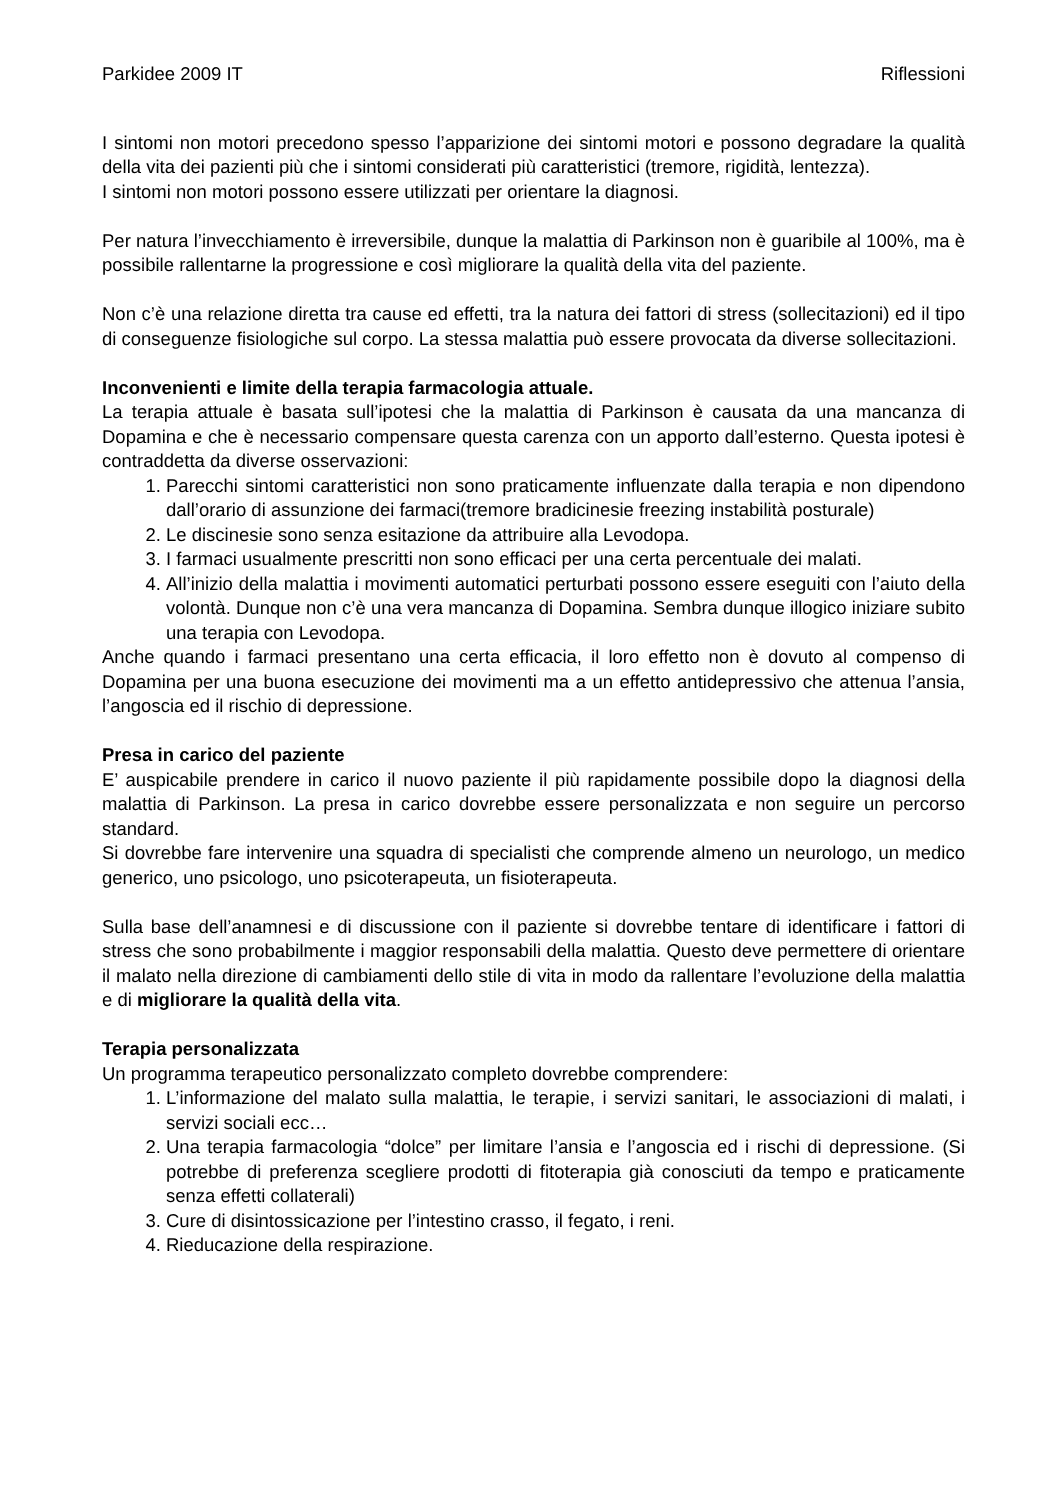Parkidee 2009 IT Riflessioni
I sintomi non motori precedono spesso l’apparizione dei sintomi motori e possono degradare la qualità della vita dei pazienti più che i sintomi considerati più caratteristici (tremore, rigidità, lentezza).
I sintomi non motori possono essere utilizzati per orientare la diagnosi.
Per natura l’invecchiamento è irreversibile, dunque la malattia di Parkinson non è guaribile al 100%, ma è possibile rallentarne la progressione e così migliorare la qualità della vita del paziente.
Non c’è una relazione diretta tra cause ed effetti, tra la natura dei fattori di stress (sollecitazioni) ed il tipo di conseguenze fisiologiche sul corpo. La stessa malattia può essere provocata da diverse sollecitazioni.
Inconvenienti e limite della terapia farmacologia attuale.
La terapia attuale è basata sull’ipotesi che la malattia di Parkinson è causata da una mancanza di Dopamina e che è necessario compensare questa carenza con un apporto dall’esterno. Questa ipotesi è contraddetta da diverse osservazioni:
1. Parecchi sintomi caratteristici non sono praticamente influenzate dalla terapia e non dipendono dall’orario di assunzione dei farmaci(tremore bradicinesie freezing instabilità posturale)
2. Le discinesie sono senza esitazione da attribuire alla Levodopa.
3. I farmaci usualmente prescritti non sono efficaci per una certa percentuale dei malati.
4. All’inizio della malattia i movimenti automatici perturbati possono essere eseguiti con l’aiuto della volontà. Dunque non c’è una vera mancanza di Dopamina. Sembra dunque illogico iniziare subito una terapia con Levodopa.
Anche quando i farmaci presentano una certa efficacia, il loro effetto non è dovuto al compenso di Dopamina per una buona esecuzione dei movimenti ma a un effetto antidepressivo che attenua l’ansia, l’angoscia ed il rischio di depressione.
Presa in carico del paziente
E’ auspicabile prendere in carico il nuovo paziente il più rapidamente possibile dopo la diagnosi della malattia di Parkinson. La presa in carico dovrebbe essere personalizzata e non seguire un percorso standard.
Si dovrebbe fare intervenire una squadra di specialisti che comprende almeno un neurologo, un medico generico, uno psicologo, uno psicoterapeuta, un fisioterapeuta.
Sulla base dell’anamnesi e di discussione con il paziente si dovrebbe tentare di identificare i fattori di stress che sono probabilmente i maggior responsabili della malattia. Questo deve permettere di orientare il malato nella direzione di cambiamenti dello stile di vita in modo da rallentare l’evoluzione della malattia e di migliorare la qualità della vita.
Terapia personalizzata
Un programma terapeutico personalizzato completo dovrebbe comprendere:
1. L’informazione del malato sulla malattia, le terapie, i servizi sanitari, le associazioni di malati, i servizi sociali ecc…
2. Una terapia farmacologia “dolce” per limitare l’ansia e l’angoscia ed i rischi di depressione. (Si potrebbe di preferenza scegliere prodotti di fitoterapia già conosciuti da tempo e praticamente senza effetti collaterali)
3. Cure di disintossicazione per l’intestino crasso, il fegato, i reni.
4. Rieducazione della respirazione.